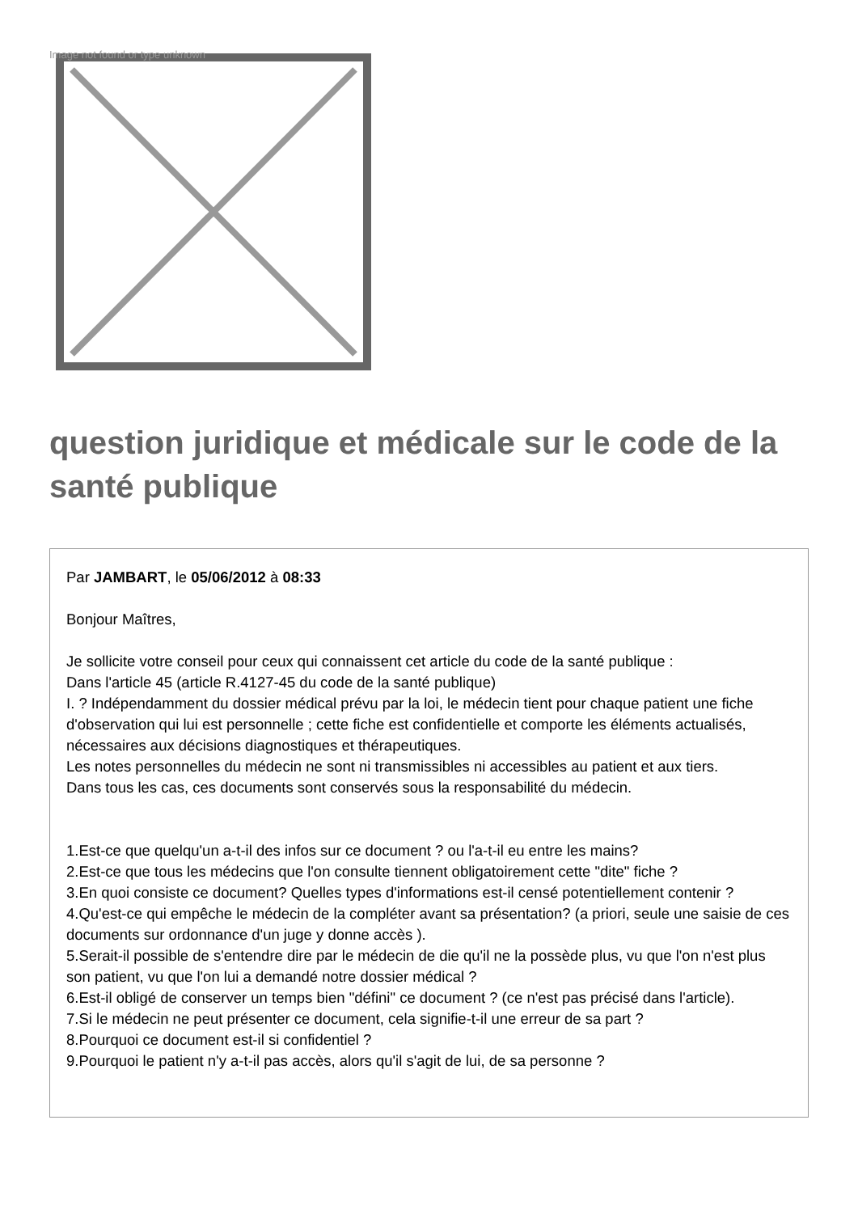Image not found or type unknown
question juridique et médicale sur le code de la santé publique
Par JAMBART, le 05/06/2012 à 08:33
Bonjour Maîtres,
Je sollicite votre conseil pour ceux qui connaissent cet article du code de la santé publique :
Dans l'article 45 (article R.4127-45 du code de la santé publique)
I. ? Indépendamment du dossier médical prévu par la loi, le médecin tient pour chaque patient une fiche d'observation qui lui est personnelle ; cette fiche est confidentielle et comporte les éléments actualisés, nécessaires aux décisions diagnostiques et thérapeutiques.
Les notes personnelles du médecin ne sont ni transmissibles ni accessibles au patient et aux tiers.
Dans tous les cas, ces documents sont conservés sous la responsabilité du médecin.
1.Est-ce que quelqu'un a-t-il des infos sur ce document ? ou l'a-t-il eu entre les mains?
2.Est-ce que tous les médecins que l'on consulte tiennent obligatoirement cette "dite" fiche ?
3.En quoi consiste ce document? Quelles types d'informations est-il censé potentiellement contenir ?
4.Qu'est-ce qui empêche le médecin de la compléter avant sa présentation? (a priori, seule une saisie de ces documents sur ordonnance d'un juge y donne accès ).
5.Serait-il possible de s'entendre dire par le médecin de die qu'il ne la possède plus, vu que l'on n'est plus son patient, vu que l'on lui a demandé notre dossier médical ?
6.Est-il obligé de conserver un temps bien "défini" ce document ? (ce n'est pas précisé dans l'article).
7.Si le médecin ne peut présenter ce document, cela signifie-t-il une erreur de sa part ?
8.Pourquoi ce document est-il si confidentiel ?
9.Pourquoi le patient n'y a-t-il pas accès, alors qu'il s'agit de lui, de sa personne ?